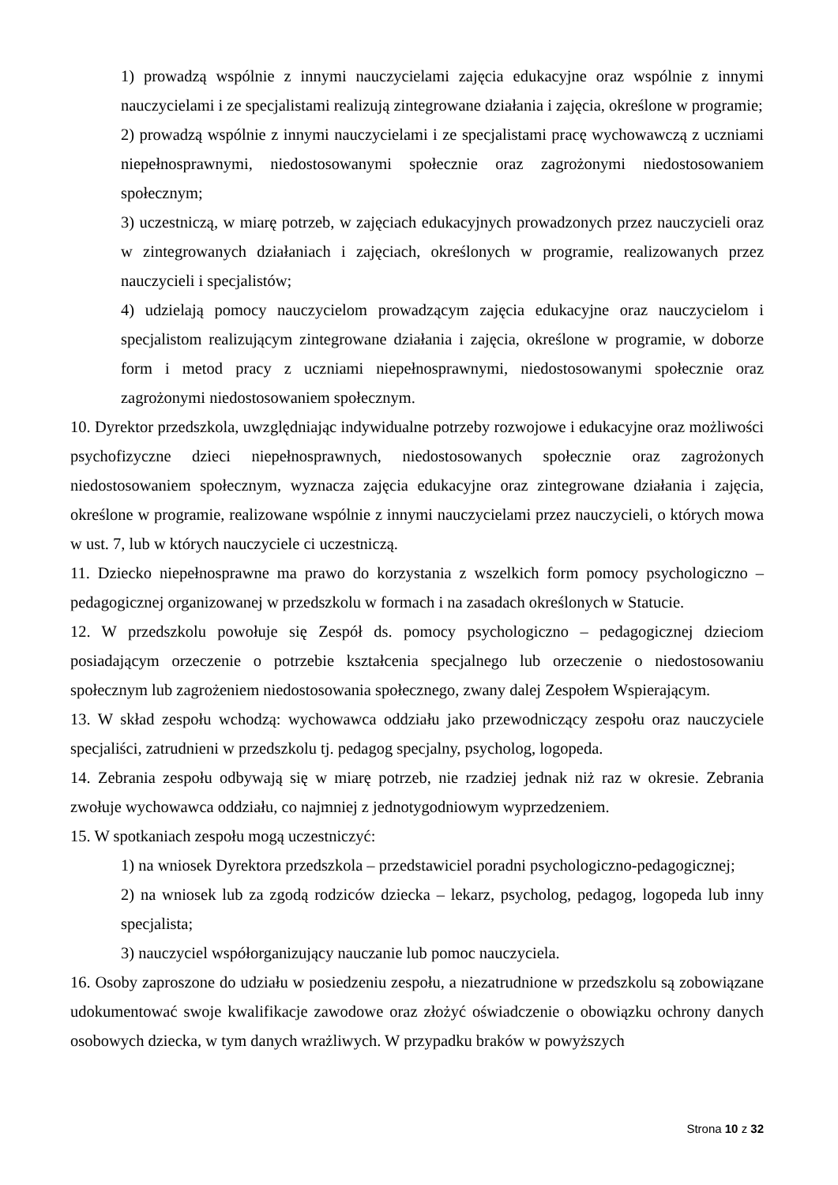1) prowadzą wspólnie z innymi nauczycielami zajęcia edukacyjne oraz wspólnie z innymi nauczycielami i ze specjalistami realizują zintegrowane działania i zajęcia, określone w programie;
2) prowadzą wspólnie z innymi nauczycielami i ze specjalistami pracę wychowawczą z uczniami niepełnosprawnymi, niedostosowanymi społecznie oraz zagrożonymi niedostosowaniem społecznym;
3) uczestniczą, w miarę potrzeb, w zajęciach edukacyjnych prowadzonych przez nauczycieli oraz w zintegrowanych działaniach i zajęciach, określonych w programie, realizowanych przez nauczycieli i specjalistów;
4) udzielają pomocy nauczycielom prowadzącym zajęcia edukacyjne oraz nauczycielom i specjalistom realizującym zintegrowane działania i zajęcia, określone w programie, w doborze form i metod pracy z uczniami niepełnosprawnymi, niedostosowanymi społecznie oraz zagrożonymi niedostosowaniem społecznym.
10. Dyrektor przedszkola, uwzględniając indywidualne potrzeby rozwojowe i edukacyjne oraz możliwości psychofizyczne dzieci niepełnosprawnych, niedostosowanych społecznie oraz zagrożonych niedostosowaniem społecznym, wyznacza zajęcia edukacyjne oraz zintegrowane działania i zajęcia, określone w programie, realizowane wspólnie z innymi nauczycielami przez nauczycieli, o których mowa w ust. 7, lub w których nauczyciele ci uczestniczą.
11. Dziecko niepełnosprawne ma prawo do korzystania z wszelkich form pomocy psychologiczno – pedagogicznej organizowanej w przedszkolu w formach i na zasadach określonych w Statucie.
12. W przedszkolu powołuje się Zespół ds. pomocy psychologiczno – pedagogicznej dzieciom posiadającym orzeczenie o potrzebie kształcenia specjalnego lub orzeczenie o niedostosowaniu społecznym lub zagrożeniem niedostosowania społecznego, zwany dalej Zespołem Wspierającym.
13. W skład zespołu wchodzą: wychowawca oddziału jako przewodniczący zespołu oraz nauczyciele specjaliści, zatrudnieni w przedszkolu tj. pedagog specjalny, psycholog, logopeda.
14. Zebrania zespołu odbywają się w miarę potrzeb, nie rzadziej jednak niż raz w okresie. Zebrania zwołuje wychowawca oddziału, co najmniej z jednotygodniowym wyprzedzeniem.
15. W spotkaniach zespołu mogą uczestniczyć:
1) na wniosek Dyrektora przedszkola – przedstawiciel poradni psychologiczno-pedagogicznej;
2) na wniosek lub za zgodą rodziców dziecka – lekarz, psycholog, pedagog, logopeda lub inny specjalista;
3) nauczyciel współorganizujący nauczanie lub pomoc nauczyciela.
16. Osoby zaproszone do udziału w posiedzeniu zespołu, a niezatrudnione w przedszkolu są zobowiązane udokumentować swoje kwalifikacje zawodowe oraz złożyć oświadczenie o obowiązku ochrony danych osobowych dziecka, w tym danych wrażliwych. W przypadku braków w powyższych
Strona 10 z 32